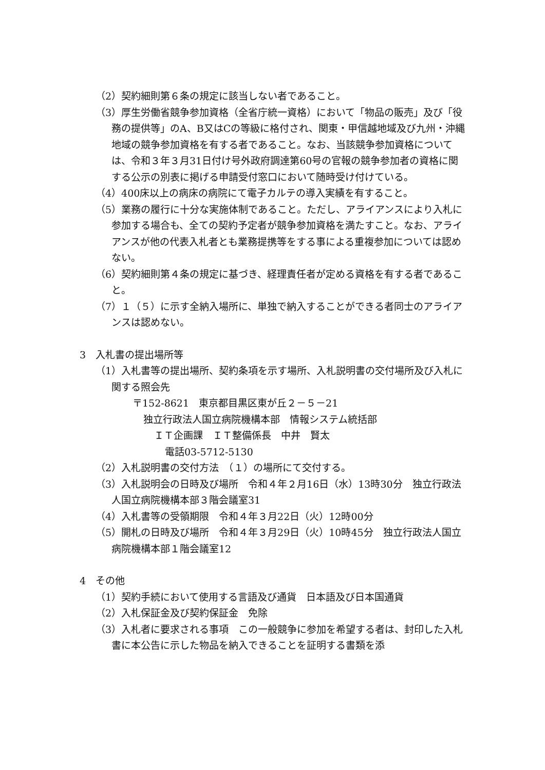（2）契約細則第６条の規定に該当しない者であること。
（3）厚生労働省競争参加資格（全省庁統一資格）において「物品の販売」及び「役務の提供等」のA、B又はCの等級に格付され、関東・甲信越地域及び九州・沖縄地域の競争参加資格を有する者であること。なお、当該競争参加資格については、令和３年３月31日付け号外政府調達第60号の官報の競争参加者の資格に関する公示の別表に掲げる申請受付窓口において随時受け付けている。
（4）400床以上の病床の病院にて電子カルテの導入実績を有すること。
（5）業務の履行に十分な実施体制であること。ただし、アライアンスにより入札に参加する場合も、全ての契約予定者が競争参加資格を満たすこと。なお、アライアンスが他の代表入札者とも業務提携等をする事による重複参加については認めない。
（6）契約細則第４条の規定に基づき、経理責任者が定める資格を有する者であること。
（7）１（５）に示す全納入場所に、単独で納入することができる者同士のアライアンスは認めない。
3　入札書の提出場所等
（1）入札書等の提出場所、契約条項を示す場所、入札説明書の交付場所及び入札に関する照会先
〒152-8621　東京都目黒区東が丘２－５－21
独立行政法人国立病院機構本部　情報システム統括部
ＩＴ企画課　ＩＴ整備係長　中井　賢太
電話03-5712-5130
（2）入札説明書の交付方法　（１）の場所にて交付する。
（3）入札説明会の日時及び場所　令和４年２月16日（水）13時30分　独立行政法人国立病院機構本部３階会議室31
（4）入札書等の受領期限　令和４年３月22日（火）12時00分
（5）開札の日時及び場所　令和４年３月29日（火）10時45分　独立行政法人国立病院機構本部１階会議室12
4　その他
（1）契約手続において使用する言語及び通貨　日本語及び日本国通貨
（2）入札保証金及び契約保証金　免除
（3）入札者に要求される事項　この一般競争に参加を希望する者は、封印した入札書に本公告に示した物品を納入できることを証明する書類を添